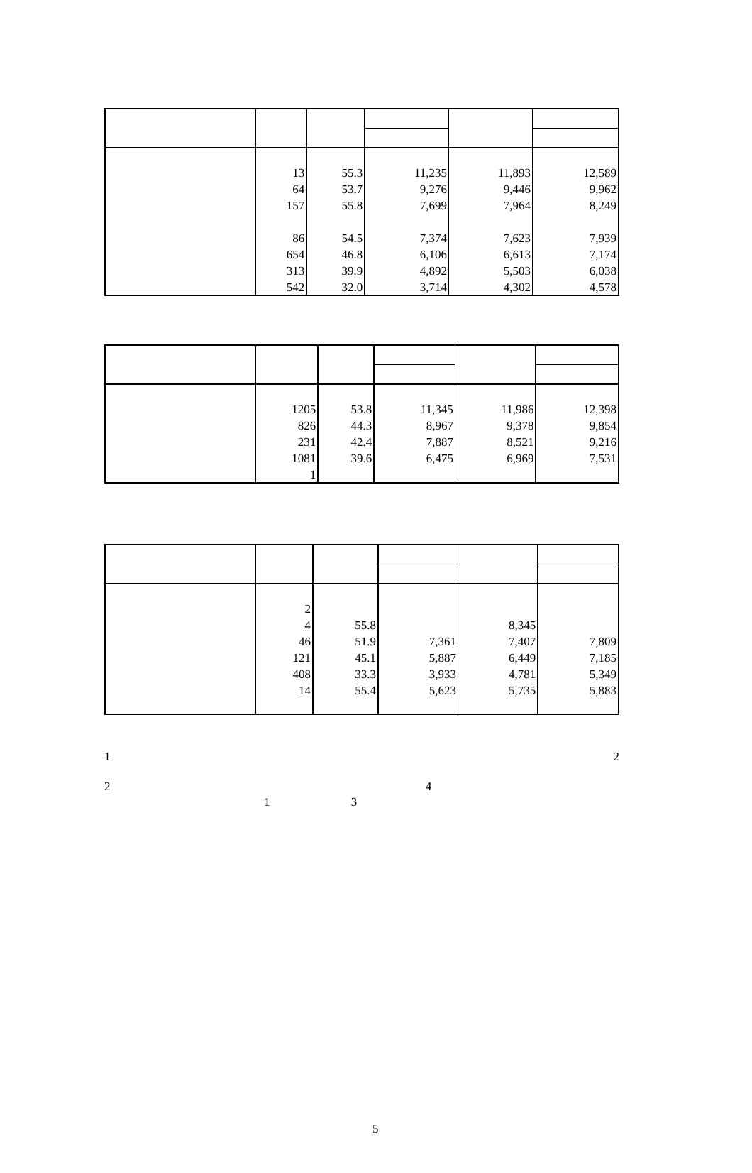| | 13 | 55.3 | 11,235 | 11,893 | 12,589 |
| | 64 | 53.7 | 9,276 | 9,446 | 9,962 |
| | 157 | 55.8 | 7,699 | 7,964 | 8,249 |
| | 86 | 54.5 | 7,374 | 7,623 | 7,939 |
| | 654 | 46.8 | 6,106 | 6,613 | 7,174 |
| | 313 | 39.9 | 4,892 | 5,503 | 6,038 |
| | 542 | 32.0 | 3,714 | 4,302 | 4,578 |
| | 1205 | 53.8 | 11,345 | 11,986 | 12,398 |
| | 826 | 44.3 | 8,967 | 9,378 | 9,854 |
| | 231 | 42.4 | 7,887 | 8,521 | 9,216 |
| | 1081 | 39.6 | 6,475 | 6,969 | 7,531 |
| | 1 | | | | |
| | 2 | | | | |
| | 4 | 55.8 | | 8,345 | |
| | 46 | 51.9 | 7,361 | 7,407 | 7,809 |
| | 121 | 45.1 | 5,887 | 6,449 | 7,185 |
| | 408 | 33.3 | 3,933 | 4,781 | 5,349 |
| | 14 | 55.4 | 5,623 | 5,735 | 5,883 |
1 2
2 4
1 3
5